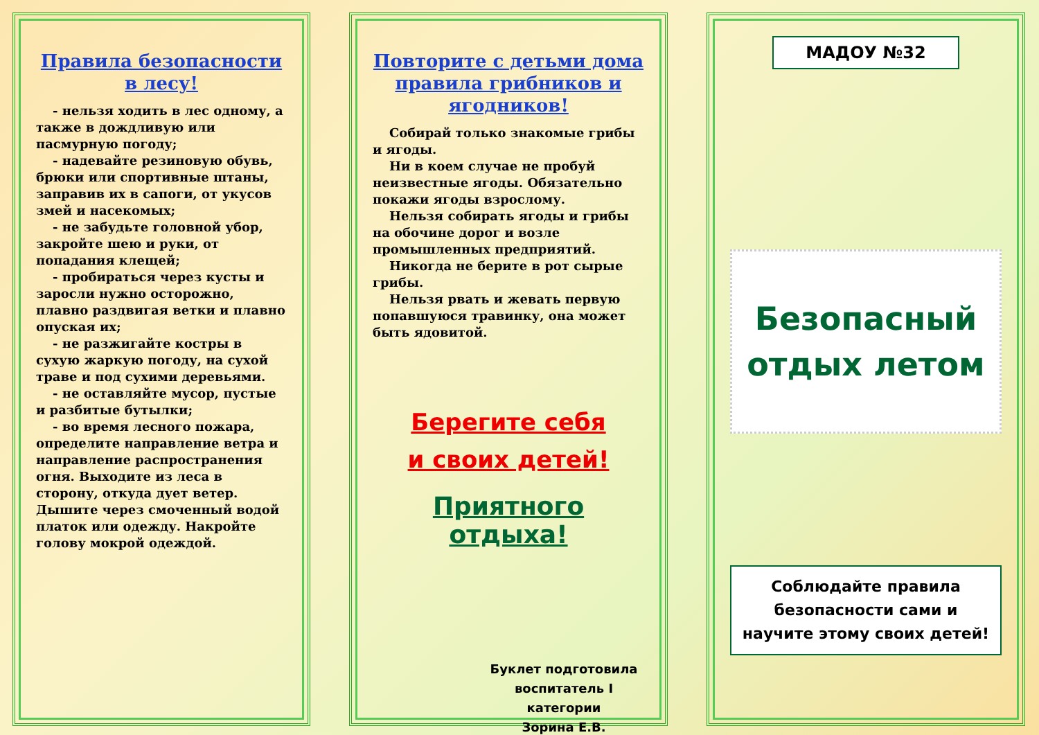Правила безопасности в лесу!
- нельзя ходить в лес одному, а также в дождливую или пасмурную погоду;
- надевайте резиновую обувь, брюки или спортивные штаны, заправив их в сапоги, от укусов змей и насекомых;
- не забудьте головной убор, закройте шею и руки, от попадания клещей;
- пробираться через кусты и заросли нужно осторожно, плавно раздвигая ветки и плавно опуская их;
- не разжигайте костры в сухую жаркую погоду, на сухой траве и под сухими деревьями.
- не оставляйте мусор, пустые и разбитые бутылки;
- во время лесного пожара, определите направление ветра и направление распространения огня. Выходите из леса в сторону, откуда дует ветер. Дышите через смоченный водой платок или одежду. Накройте голову мокрой одеждой.
Повторите с детьми дома правила грибников и ягодников!
Собирай только знакомые грибы и ягоды.
Ни в коем случае не пробуй неизвестные ягоды. Обязательно покажи ягоды взрослому.
Нельзя собирать ягоды и грибы на обочине дорог и возле промышленных предприятий.
Никогда не берите в рот сырые грибы.
Нельзя рвать и жевать первую попавшуюся травинку, она может быть ядовитой.
Берегите себя
и своих детей!
Приятного отдыха!
Буклет подготовила
воспитатель I категории
Зорина Е.В.
МАДОУ №32
Безопасный
отдых летом
Соблюдайте правила безопасности сами и научите этому своих детей!